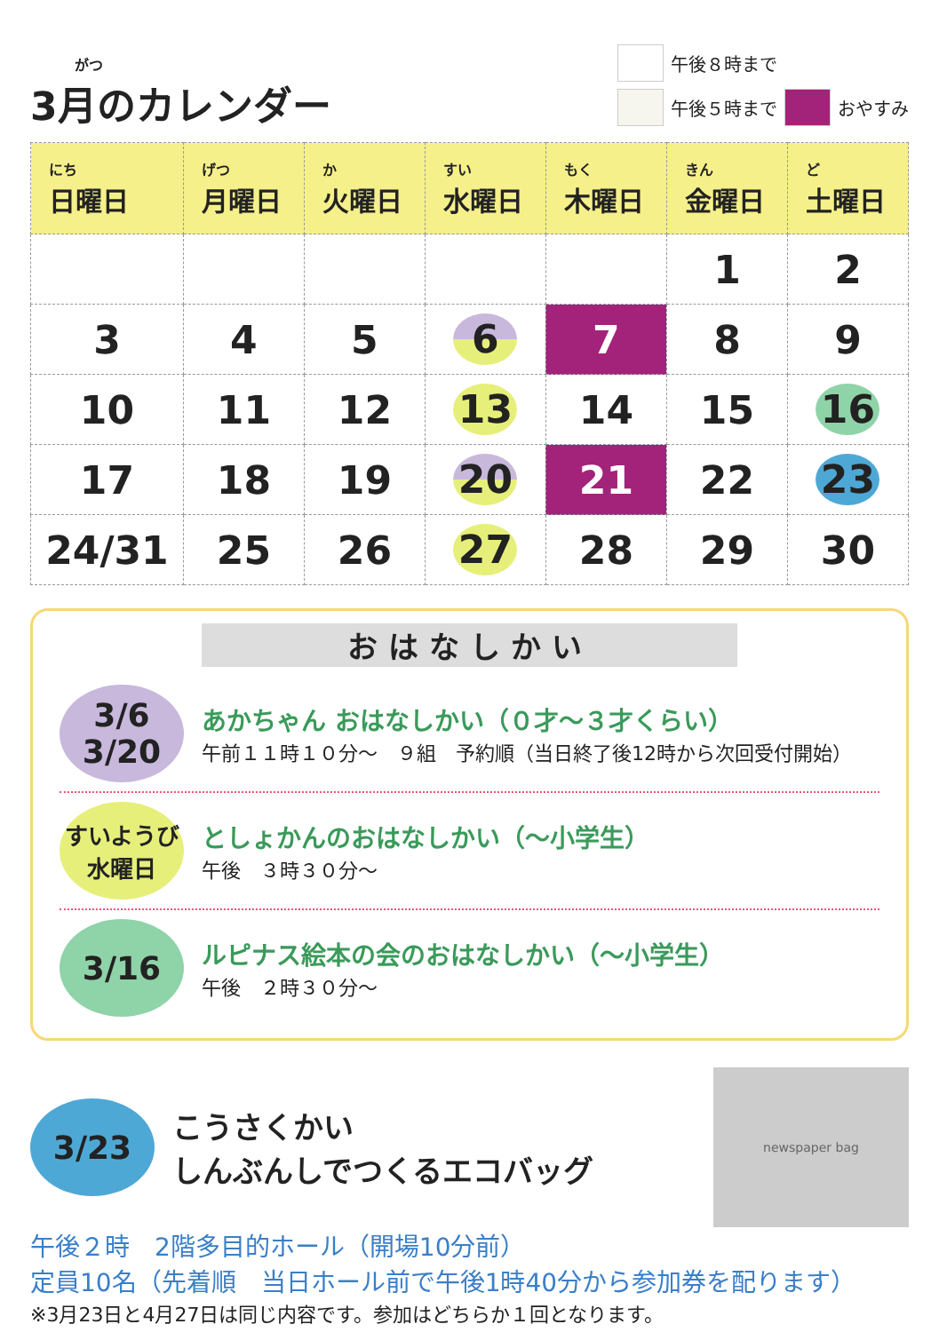がつ
3月のカレンダー
午後８時まで
午後５時まで おやすみ
| にち 日曜日 | げつ 月曜日 | か 火曜日 | すい 水曜日 | もく 木曜日 | きん 金曜日 | ど 土曜日 |
| --- | --- | --- | --- | --- | --- | --- |
| | | | | | 1 | 2 |
| 3 | 4 | 5 | 6 | 7 | 8 | 9 |
| 10 | 11 | 12 | 13 | 14 | 15 | 16 |
| 17 | 18 | 19 | 20 | 21 | 22 | 23 |
| 24/31 | 25 | 26 | 27 | 28 | 29 | 30 |
おはなしかい
3/6
3/20
あかちゃん おはなしかい（０才～３才くらい）
午前１１時１０分～　９組　予約順（当日終了後12時から次回受付開始）
すいようび
水曜日
としょかんのおはなしかい（～小学生）
午後　３時３０分～
3/16
ルピナス絵本の会のおはなしかい（～小学生）
午後　２時３０分～
3/23
こうさくかい
しんぶんしでつくるエコバッグ
newspaper bag
午後２時　2階多目的ホール（開場10分前）
定員10名（先着順　当日ホール前で午後1時40分から参加券を配ります）
※3月23日と4月27日は同じ内容です。参加はどちらか１回となります。